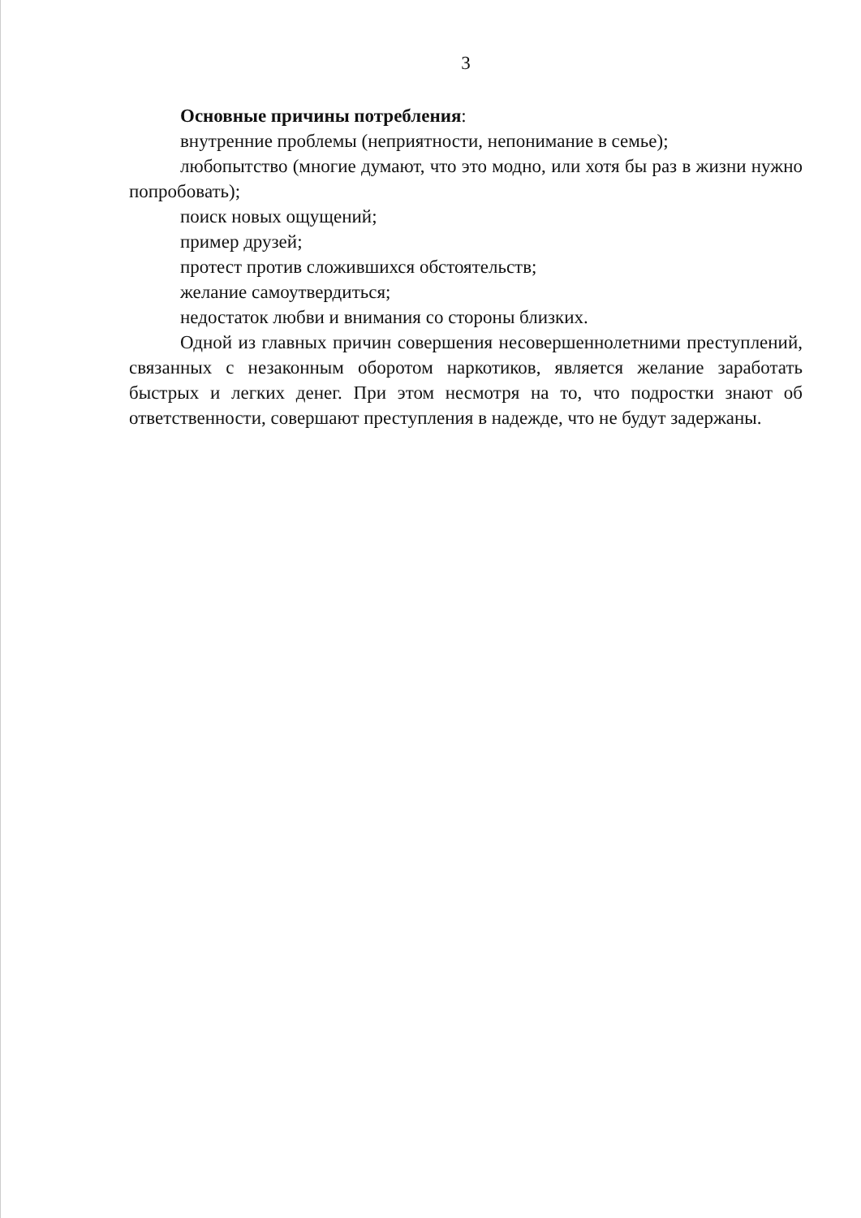3
Основные причины потребления:
внутренние проблемы (неприятности, непонимание в семье);
любопытство (многие думают, что это модно, или хотя бы раз в жизни нужно попробовать);
поиск новых ощущений;
пример друзей;
протест против сложившихся обстоятельств;
желание самоутвердиться;
недостаток любви и внимания со стороны близких.
Одной из главных причин совершения несовершеннолетними преступлений, связанных с незаконным оборотом наркотиков, является желание заработать быстрых и легких денег. При этом несмотря на то, что подростки знают об ответственности, совершают преступления в надежде, что не будут задержаны.